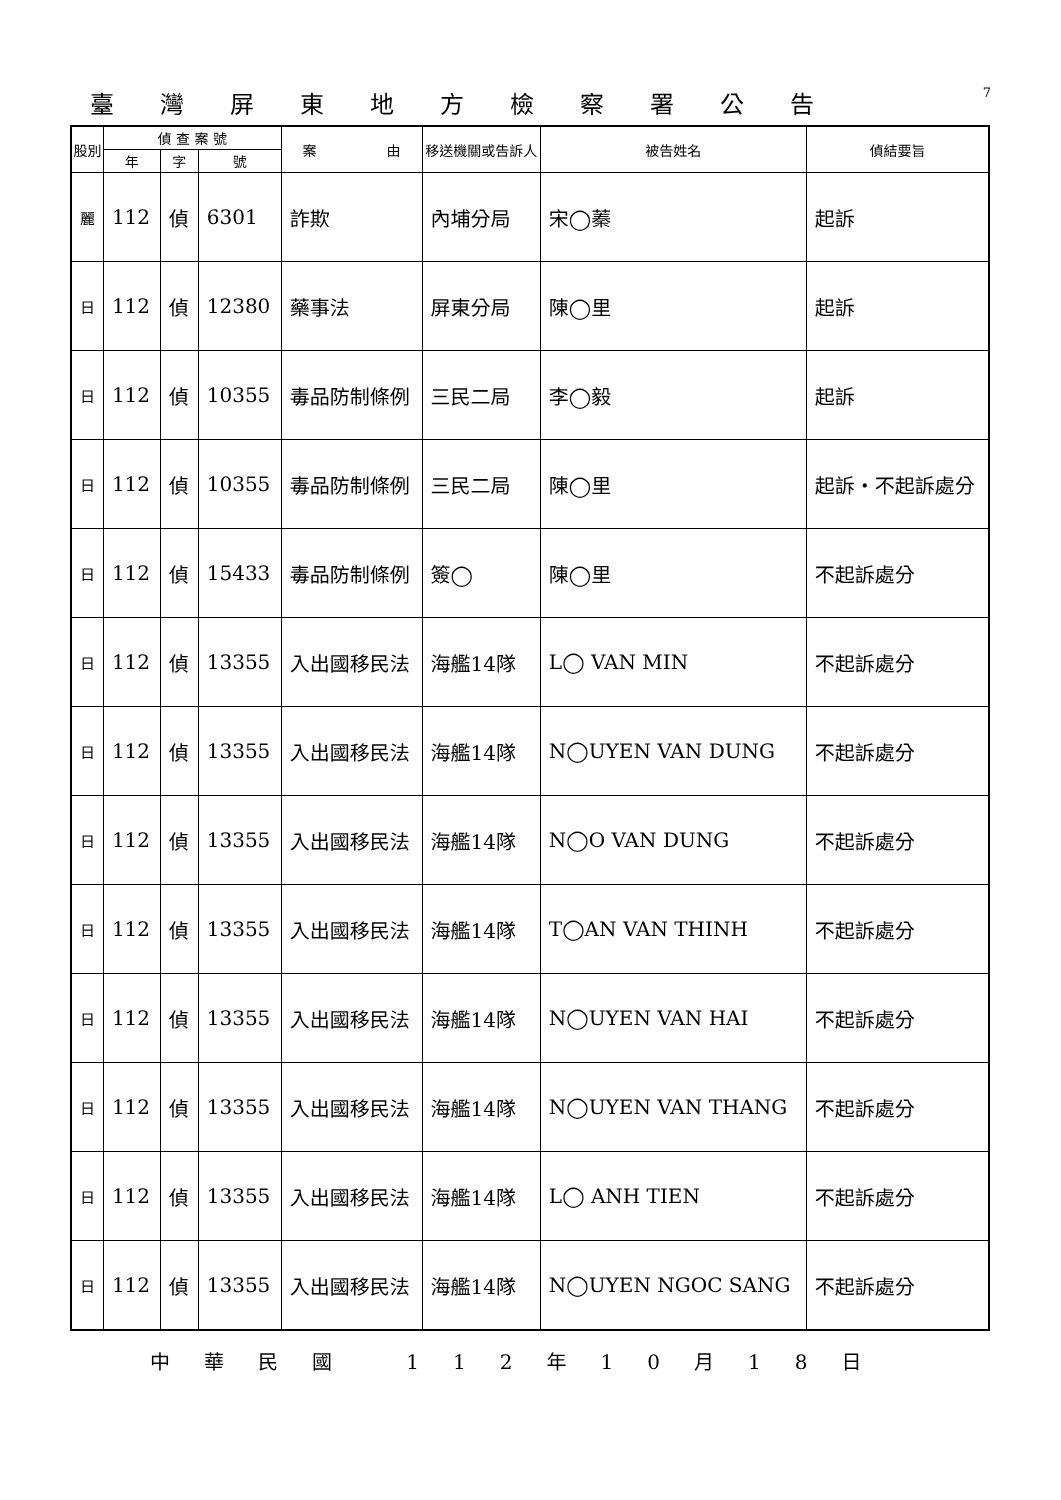7
臺灣屏東地方檢察署公告
| 股別 | 偵 查 案 號 | | | 案 由 | 移送機關或告訴人 | 被告姓名 | 偵結要旨 |
| --- | --- | --- | --- | --- | --- | --- | --- |
| | 年 | 字 | 號 | | | | |
| 麗 | 112 | 偵 | 6301 | 詐欺 | 內埔分局 | 宋◯蓁 | 起訴 |
| 日 | 112 | 偵 | 12380 | 藥事法 | 屏東分局 | 陳◯里 | 起訴 |
| 日 | 112 | 偵 | 10355 | 毒品防制條例 | 三民二局 | 李◯毅 | 起訴 |
| 日 | 112 | 偵 | 10355 | 毒品防制條例 | 三民二局 | 陳◯里 | 起訴・不起訴處分 |
| 日 | 112 | 偵 | 15433 | 毒品防制條例 | 簽◯ | 陳◯里 | 不起訴處分 |
| 日 | 112 | 偵 | 13355 | 入出國移民法 | 海艦14隊 | L◯ VAN MIN | 不起訴處分 |
| 日 | 112 | 偵 | 13355 | 入出國移民法 | 海艦14隊 | N◯UYEN VAN DUNG | 不起訴處分 |
| 日 | 112 | 偵 | 13355 | 入出國移民法 | 海艦14隊 | N◯O VAN DUNG | 不起訴處分 |
| 日 | 112 | 偵 | 13355 | 入出國移民法 | 海艦14隊 | T◯AN VAN THINH | 不起訴處分 |
| 日 | 112 | 偵 | 13355 | 入出國移民法 | 海艦14隊 | N◯UYEN VAN HAI | 不起訴處分 |
| 日 | 112 | 偵 | 13355 | 入出國移民法 | 海艦14隊 | N◯UYEN VAN THANG | 不起訴處分 |
| 日 | 112 | 偵 | 13355 | 入出國移民法 | 海艦14隊 | L◯ ANH TIEN | 不起訴處分 |
| 日 | 112 | 偵 | 13355 | 入出國移民法 | 海艦14隊 | N◯UYEN NGOC SANG | 不起訴處分 |
中華民國 112年10月18日